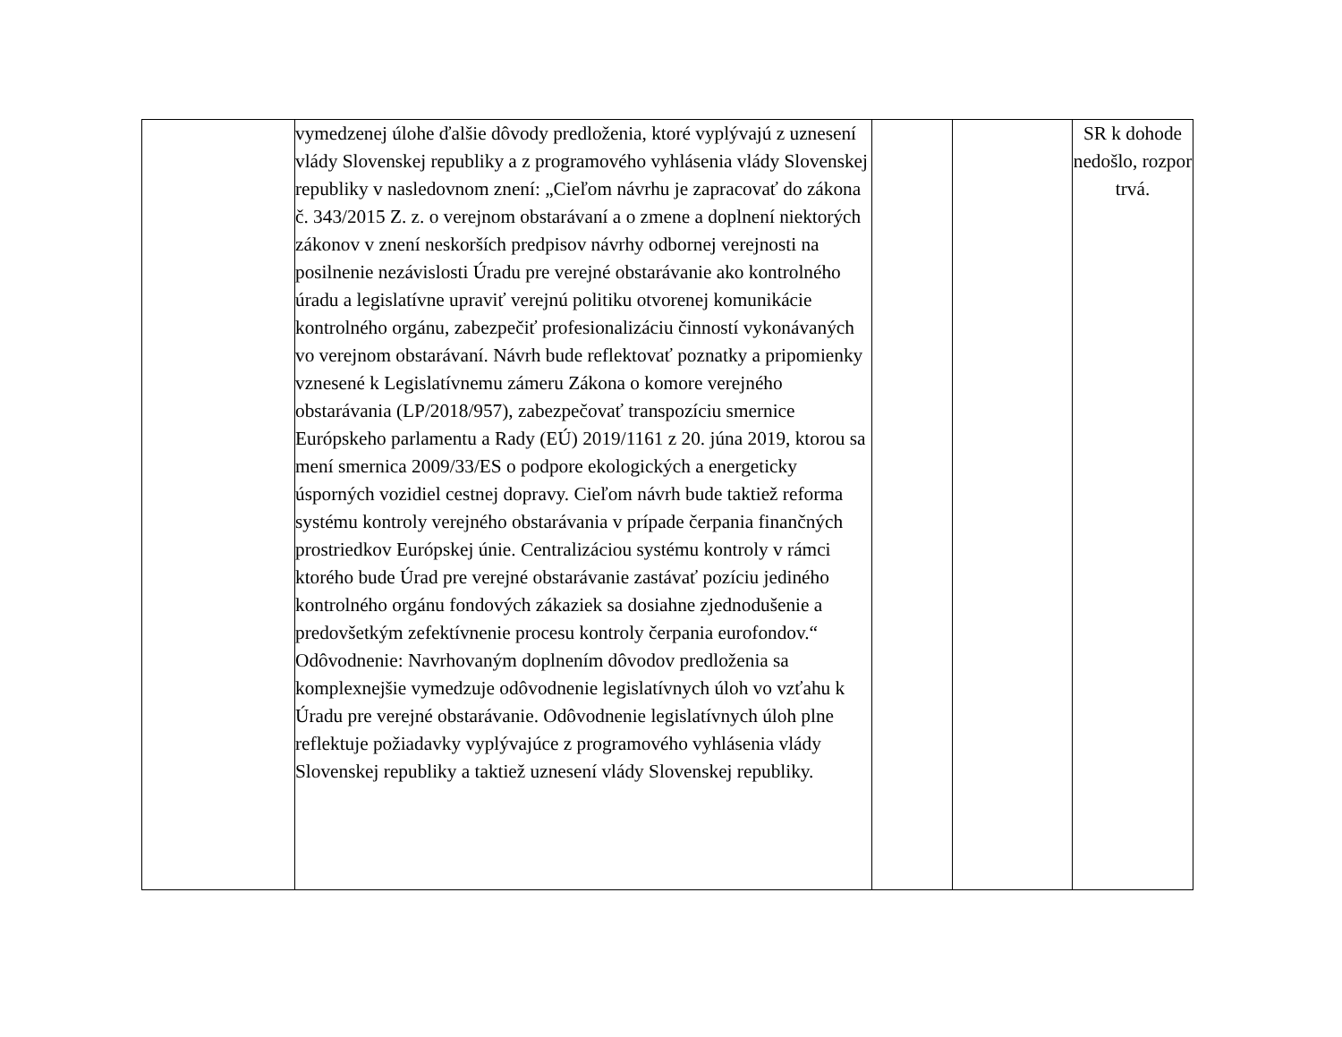| | vymedzenej úlohe ďalšie dôvody predloženia, ktoré vyplývajú z uznesení vlády Slovenskej republiky a z programového vyhlásenia vlády Slovenskej republiky v nasledovnom znení: „Cieľom návrhu je zapracovať do zákona č. 343/2015 Z. z. o verejnom obstarávaní a o zmene a doplnení niektorých zákonov v znení neskorších predpisov návrhy odbornej verejnosti na posilnenie nezávislosti Úradu pre verejné obstarávanie ako kontrolného úradu a legislatívne upraviť verejnú politiku otvorenej komunikácie kontrolného orgánu, zabezpečiť profesionalizáciu činností vykonávaných vo verejnom obstarávaní. Návrh bude reflektovať poznatky a pripomienky vznesené k Legislatívnemu zámeru Zákona o komore verejného obstarávania (LP/2018/957), zabezpečovať transpozíciu smernice Európskeho parlamentu a Rady (EÚ) 2019/1161 z 20. júna 2019, ktorou sa mení smernica 2009/33/ES o podpore ekologických a energeticky úsporných vozidiel cestnej dopravy. Cieľom návrh bude taktiež reforma systému kontroly verejného obstarávania v prípade čerpania finančných prostriedkov Európskej únie. Centralizáciou systému kontroly v rámci ktorého bude Úrad pre verejné obstarávanie zastávať pozíciu jediného kontrolného orgánu fondových zákaziek sa dosiahne zjednodušenie a predovšetkým zefektívnenie procesu kontroly čerpania eurofondov.“ Odôvodnenie: Navrhovaným doplnením dôvodov predloženia sa komplexnejšie vymedzuje odôvodnenie legislatívnych úloh vo vzťahu k Úradu pre verejné obstarávanie. Odôvodnenie legislatívnych úloh plne reflektuje požiadavky vyplývajúce z programového vyhlásenia vlády Slovenskej republiky a taktiež uznesení vlády Slovenskej republiky. | | | SR k dohode nedošlo, rozpor trvá. |